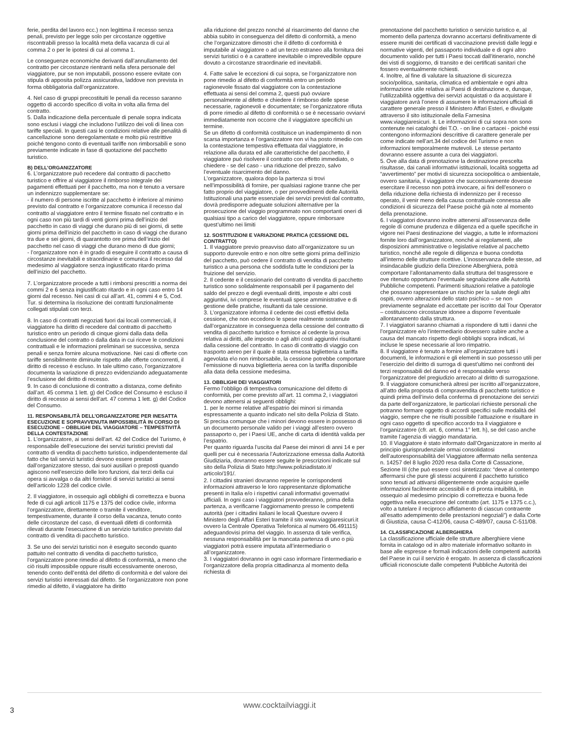ferie, perdita del lavoro ecc.) non legittima il recesso senza penali, previsto per legge solo per circostanze oggettive riscontrabili presso la località meta della vacanza di cui al comma 2 o per le ipotesi di cui al comma 1.
Le conseguenze economiche derivanti dall’annullamento del contratto per circostanze rientranti nella sfera personale del viaggiatore, pur se non imputabili, possono essere evitate con stipula di apposita polizza assicurativa, laddove non prevista in forma obbligatoria dall’organizzatore.
4. Nel caso di gruppi precostituiti le penali da recesso saranno oggetto di accordo specifico di volta in volta alla firma del contratto.
5. Dalla indicazione della percentuale di penale sopra indicata sono esclusi i viaggi che includono l’utilizzo dei voli di linea con tariffe speciali. In questi casi le condizioni relative alle penalità di cancellazione sono deregolamentate e molto più restrittive poiché tengono conto di eventuali tariffe non rimborsabili e sono previamente indicate in fase di quotazione del pacchetto turistico.
B) DELL’ORGANIZZATORE
6. L’organizzatore può recedere dal contratto di pacchetto turistico e offrire al viaggiatore il rimborso integrale dei pagamenti effettuati per il pacchetto, ma non è tenuto a versare un indennizzo supplementare se:
- il numero di persone iscritte al pacchetto è inferiore al minimo previsto dal contratto e l’organizzatore comunica il recesso dal contratto al viaggiatore entro il termine fissato nel contratto e in ogni caso non più tardi di venti giorni prima dell’inizio del pacchetto in caso di viaggi che durano più di sei giorni, di sette giorni prima dell’inizio del pacchetto in caso di viaggi che durano tra due e sei giorni, di quarantotto ore prima dell’inizio del pacchetto nel caso di viaggi che durano meno di due giorni;
- l’organizzatore non è in grado di eseguire il contratto a causa di circostanze inevitabili e straordinarie e comunica il recesso dal medesimo al viaggiatore senza ingiustificato ritardo prima dell’inizio del pacchetto.
7. L’organizzatore procede a tutti i rimborsi prescritti a norma dei commi 2 e 6 senza ingiustificato ritardo e in ogni caso entro 14 giorni dal recesso. Nei casi di cui all’art. 41, commi 4 e 5, Cod. Tur. si determina la risoluzione dei contratti funzionalmente collegati stipulati con terzi.
8. In caso di contratti negoziati fuori dai locali commerciali, il viaggiatore ha diritto di recedere dal contratto di pacchetto turistico entro un periodo di cinque giorni dalla data della conclusione del contratto o dalla data in cui riceve le condizioni contrattuali e le informazioni preliminari se successiva, senza penali e senza fornire alcuna motivazione. Nei casi di offerte con tariffe sensibilmente diminuite rispetto alle offerte concorrenti, il diritto di recesso è escluso. In tale ultimo caso, l’organizzatore documenta la variazione di prezzo evidenziando adeguatamente l’esclusione del diritto di recesso.
9. In caso di conclusione di contratto a distanza, come definito dall’art. 45 comma 1 lett. g) del Codice del Consumo è escluso il diritto di recesso ai sensi dell’art. 47 comma 1 lett. g) del Codice del Consumo.
11. RESPONSABILITÀ DELL’ORGANIZZATORE PER INESATTA ESECUZIONE E SOPRAVVENUTA IMPOSSIBILITÀ IN CORSO DI ESECUZIONE – OBBLIGHI DEL VIAGGIATORE – TEMPESTIVITÀ DELLA CONTESTAZIONE
1. L’organizzatore, ai sensi dell’art. 42 del Codice del Turismo, è responsabile dell’esecuzione dei servizi turistici previsti dal contratto di vendita di pacchetto turistico, indipendentemente dal fatto che tali servizi turistici devono essere prestati dall’organizzatore stesso, dai suoi ausiliari o preposti quando agiscono nell’esercizio delle loro funzioni, dai terzi della cui opera si avvalga o da altri fornitori di servizi turistici ai sensi dell’articolo 1228 del codice civile.
2. Il viaggiatore, in ossequio agli obblighi di correttezza e buona fede di cui agli articoli 1175 e 1375 del codice civile, informa l’organizzatore, direttamente o tramite il venditore, tempestivamente, durante il corso della vacanza, tenuto conto delle circostanze del caso, di eventuali difetti di conformità rilevati durante l’esecuzione di un servizio turistico previsto dal contratto di vendita di pacchetto turistico.
3. Se uno dei servizi turistici non è eseguito secondo quanto pattuito nel contratto di vendita di pacchetto turistico, l’organizzatore pone rimedio al difetto di conformità, a meno che ciò risulti impossibile oppure risulti eccessivamente oneroso, tenendo conto dell’entità del difetto di conformità e del valore dei servizi turistici interessati dal difetto. Se l’organizzatore non pone rimedio al difetto, il viaggiatore ha diritto
alla riduzione del prezzo nonché al risarcimento del danno che abbia subito in conseguenza del difetto di conformità, a meno che l’organizzatore dimostri che il difetto di conformità è imputabile al viaggiatore o ad un terzo estraneo alla fornitura dei servizi turistici o è a carattere inevitabile o imprevedibile oppure dovuto a circostanze straordinarie ed inevitabili.
4. Fatte salve le eccezioni di cui sopra, se l’organizzatore non pone rimedio al difetto di conformità entro un periodo ragionevole fissato dal viaggiatore con la contestazione effettuata ai sensi del comma 2, questi può ovviare personalmente al difetto e chiedere il rimborso delle spese necessarie, ragionevoli e documentate; se l’organizzatore rifiuta di porre rimedio al difetto di conformità o se è necessario ovviarvi immediatamente non occorre che il viaggiatore specifichi un termine.
Se un difetto di conformità costituisce un inadempimento di non scarsa importanza e l’organizzatore non vi ha posto rimedio con la contestazione tempestiva effettuata dal viaggiatore, in relazione alla durata ed alle caratteristiche del pacchetto, il viaggiatore può risolvere il contratto con effetto immediato, o chiedere - se del caso - una riduzione del prezzo, salvo l’eventuale risarcimento del danno.
L’organizzatore, qualora dopo la partenza si trovi nell’impossibilità di fornire, per qualsiasi ragione tranne che per fatto proprio del viaggiatore, o per provvedimenti delle Autorità Istituzionali una parte essenziale dei servizi previsti dal contratto, dovrà predisporre adeguate soluzioni alternative per la prosecuzione del viaggio programmato non comportanti oneri di qualsiasi tipo a carico del viaggiatore, oppure rimborsare quest’ultimo nei limiti
12. SOSTITUZIONI E VARIAZIONE PRATICA (CESSIONE DEL CONTRATTO)
1. Il viaggiatore previo preavviso dato all’organizzatore su un supporto durevole entro e non oltre sette giorni prima dell’inizio del pacchetto, può cedere il contratto di vendita di pacchetto turistico a una persona che soddisfa tutte le condizioni per la fruizione del servizio.
2. Il cedente e il cessionario del contratto di vendita di pacchetto turistico sono solidalmente responsabili per il pagamento del saldo del prezzo e degli eventuali diritti, imposte e altri costi aggiuntivi, ivi comprese le eventuali spese amministrative e di gestione delle pratiche, risultanti da tale cessione.
3. L’organizzatore informa il cedente dei costi effettivi della cessione, che non eccedono le spese realmente sostenute dall’organizzatore in conseguenza della cessione del contratto di vendita di pacchetto turistico e fornisce al cedente la prova relativa ai diritti, alle imposte o agli altri costi aggiuntivi risultanti dalla cessione del contratto. In caso di contratto di viaggio con trasporto aereo per il quale è stata emessa biglietteria a tariffa agevolata e\o non rimborsabile, la cessione potrebbe comportare l’emissione di nuova biglietteria aerea con la tariffa disponibile alla data della cessione medesima.
13. OBBLIGHI DEI VIAGGIATORI
Fermo l’obbligo di tempestiva comunicazione del difetto di conformità, per come previsto all’art. 11 comma 2, i viaggiatori devono attenersi ai seguenti obblighi:
1. per le norme relative all’espatrio dei minori si rimanda espressamente a quanto indicato nel sito della Polizia di Stato. Si precisa comunque che i minori devono essere in possesso di un documento personale valido per i viaggi all’estero ovvero passaporto o, per i Paesi UE, anche di carta di identità valida per l’espatrio.
Per quanto riguarda l’uscita dal Paese dei minori di anni 14 e per quelli per cui è necessaria l’Autorizzazione emessa dalla Autorità Giudiziaria, dovranno essere seguite le prescrizioni indicate sul sito della Polizia di Stato http://www.poliziadistato.it/ articolo/191/.
2. I cittadini stranieri dovranno reperire le corrispondenti informazioni attraverso le loro rappresentanze diplomatiche presenti in Italia e/o i rispettivi canali informativi governativi ufficiali. In ogni caso i viaggiatori provvederanno, prima della partenza, a verificarne l’aggiornamento presso le competenti autorità (per i cittadini italiani le locali Questure ovvero il Ministero degli Affari Esteri tramite il sito www.viaggiaresicuri.it ovvero la Centrale Operativa Telefonica al numero 06.491115) adeguandovisi prima del viaggio. In assenza di tale verifica, nessuna responsabilità per la mancata partenza di uno o più viaggiatori potrà essere imputata all’intermediario o all’organizzatore.
3. I viaggiatori dovranno in ogni caso informare l’intermediario e l’organizzatore della propria cittadinanza al momento della richiesta di
prenotazione del pacchetto turistico o servizio turistico e, al momento della partenza dovranno accertarsi definitivamente di essere muniti dei certificati di vaccinazione previsti dalle leggi e normative vigenti, del passaporto individuale e di ogni altro documento valido per tutti i Paesi toccati dall’itinerario, nonché dei visti di soggiorno, di transito e dei certificati sanitari che fossero eventualmente richiesti.
4. Inoltre, al fine di valutare la situazione di sicurezza socio/politica, sanitaria, climatica ed ambientale e ogni altra informazione utile relativa ai Paesi di destinazione e, dunque, l’utilizzabilità oggettiva dei servizi acquistati o da acquistare il viaggiatore avrà l’onere di assumere le informazioni ufficiali di carattere generale presso il Ministero Affari Esteri, e divulgate attraverso il sito istituzionale della Farnesina www.viaggiaresicuri. it. Le informazioni di cui sopra non sono contenute nei cataloghi dei T.O. - on line o cartacei - poiché essi contengono informazioni descrittive di carattere generale per come indicate nell’art.34 del codice del Turismo e non informazioni temporalmente mutevoli. Le stesse pertanto dovranno essere assunte a cura dei viaggiatori.
5. Ove alla data di prenotazione la destinazione prescelta risultasse, dai canali informativi istituzionali, località soggetta ad “avvertimento” per motivi di sicurezza sociopolitica o ambientale, ovvero sanitaria, il viaggiatore che successivamente dovesse esercitare il recesso non potrà invocare, ai fini dell’esonero o della riduzione della richiesta di indennizzo per il recesso operato, il venir meno della causa contrattuale connessa alle condizioni di sicurezza del Paese poiché già note al momento della prenotazione.
6. I viaggiatori dovranno inoltre attenersi all’osservanza delle regole di comune prudenza e diligenza ed a quelle specifiche in vigore nei Paesi destinazione del viaggio, a tutte le informazioni fornite loro dall’organizzatore, nonché ai regolamenti, alle disposizioni amministrative o legislative relative al pacchetto turistico, nonché alle regole di diligenza e buona condotta all’interno delle strutture ricettive. L’inosservanza delle stesse, ad insindacabile giudizio della Direzione Alberghiera, potrà comportare l’allontanamento dalla struttura del trasgressore e ove ritenuto opportuno l’eventuale segnalazione alle Autorità Pubbliche competenti. Parimenti situazioni relative a patologie che possano rappresentare un rischio per la salute degli altri ospiti, ovvero alterazioni dello stato psichico – se non previamente segnalate ed accettate per iscritto dal Tour Operator – costituiscono circostanze idonee a disporre l’eventuale allontanamento dalla struttura.
7. I viaggiatori saranno chiamati a rispondere di tutti i danni che l’organizzatore e/o l’intermediario dovessero subire anche a causa del mancato rispetto degli obblighi sopra indicati, ivi incluse le spese necessarie al loro rimpatrio.
8. Il viaggiatore è tenuto a fornire all’organizzatore tutti i documenti, le informazioni e gli elementi in suo possesso utili per l’esercizio del diritto di surroga di quest’ultimo nei confronti dei terzi responsabili del danno ed è responsabile verso l’organizzatore del pregiudizio arrecato al diritto di surrogazione.
9. Il viaggiatore comunicherà altresì per iscritto all’organizzatore, all’atto della proposta di compravendita di pacchetto turistico e quindi prima dell’invio della conferma di prenotazione dei servizi da parte dell’organizzatore, le particolari richieste personali che potranno formare oggetto di accordi specifici sulle modalità del viaggio, sempre che ne risulti possibile l’attuazione e risultare in ogni caso oggetto di specifico accordo tra il viaggiatore e l’organizzatore (cfr. art. 6, comma 1° lett. h), se del caso anche tramite l’agenzia di viaggio mandataria.
10. Il Viaggiatore è stato informato dall’Organizzatore in merito al principio giurisprudenziale ormai consolidatosi dell’autoresponsabilità del Viaggiatore affermato nella sentenza n. 14257 del 8 luglio 2020 resa dalla Corte di Cassazione, Sezione III (che può essere così sintetizzato: “deve al contempo affermarsi che pure gli stessi acquirenti il pacchetto turistico sono tenuti ad attivarsi diligentemente onde acquisire quelle informazioni facilmente accessibili e di pronta intuibilità, in ossequio al medesimo principio di correttezza e buona fede oggettiva nella esecuzione del contratto (art. 1175 e 1375 c.c.), volto a tutelare il reciproco affidamento di ciascun contraente all’esatto adempimento delle prestazioni negoziali”) e dalla Corte di Giustizia, causa C-412/06, causa C-489/07, causa C-511/08.
14. CLASSIFICAZIONE ALBERGHIERA
La classificazione ufficiale delle strutture alberghiere viene fornita in catalogo od in altro materiale informativo soltanto in base alle espresse e formali indicazioni delle competenti autorità del Paese in cui il servizio è erogato. In assenza di classificazioni ufficiali riconosciute dalle competenti Pubbliche Autorità dei
3
www.cocktailviaggi.it